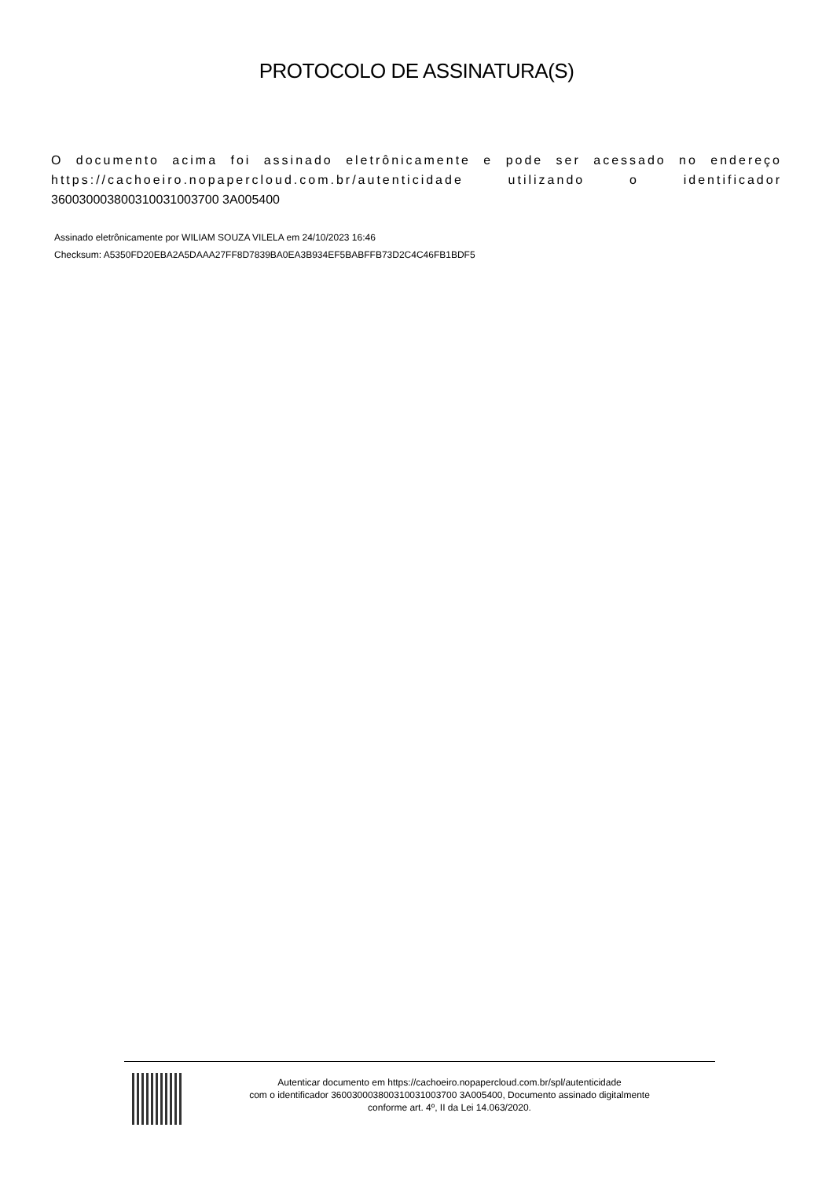PROTOCOLO DE ASSINATURA(S)
O documento acima foi assinado eletrônicamente e pode ser acessado no endereço https://cachoeiro.nopapercloud.com.br/autenticidade utilizando o identificador 360030003800310031003700 3A005400
Assinado eletrônicamente por WILIAM SOUZA VILELA em 24/10/2023 16:46
Checksum: A5350FD20EBA2A5DAAA27FF8D7839BA0EA3B934EF5BABFFB73D2C4C46FB1BDF5
Autenticar documento em https://cachoeiro.nopapercloud.com.br/spl/autenticidade
com o identificador 360030003800310031003700 3A005400, Documento assinado digitalmente
conforme art. 4º, II da Lei 14.063/2020.